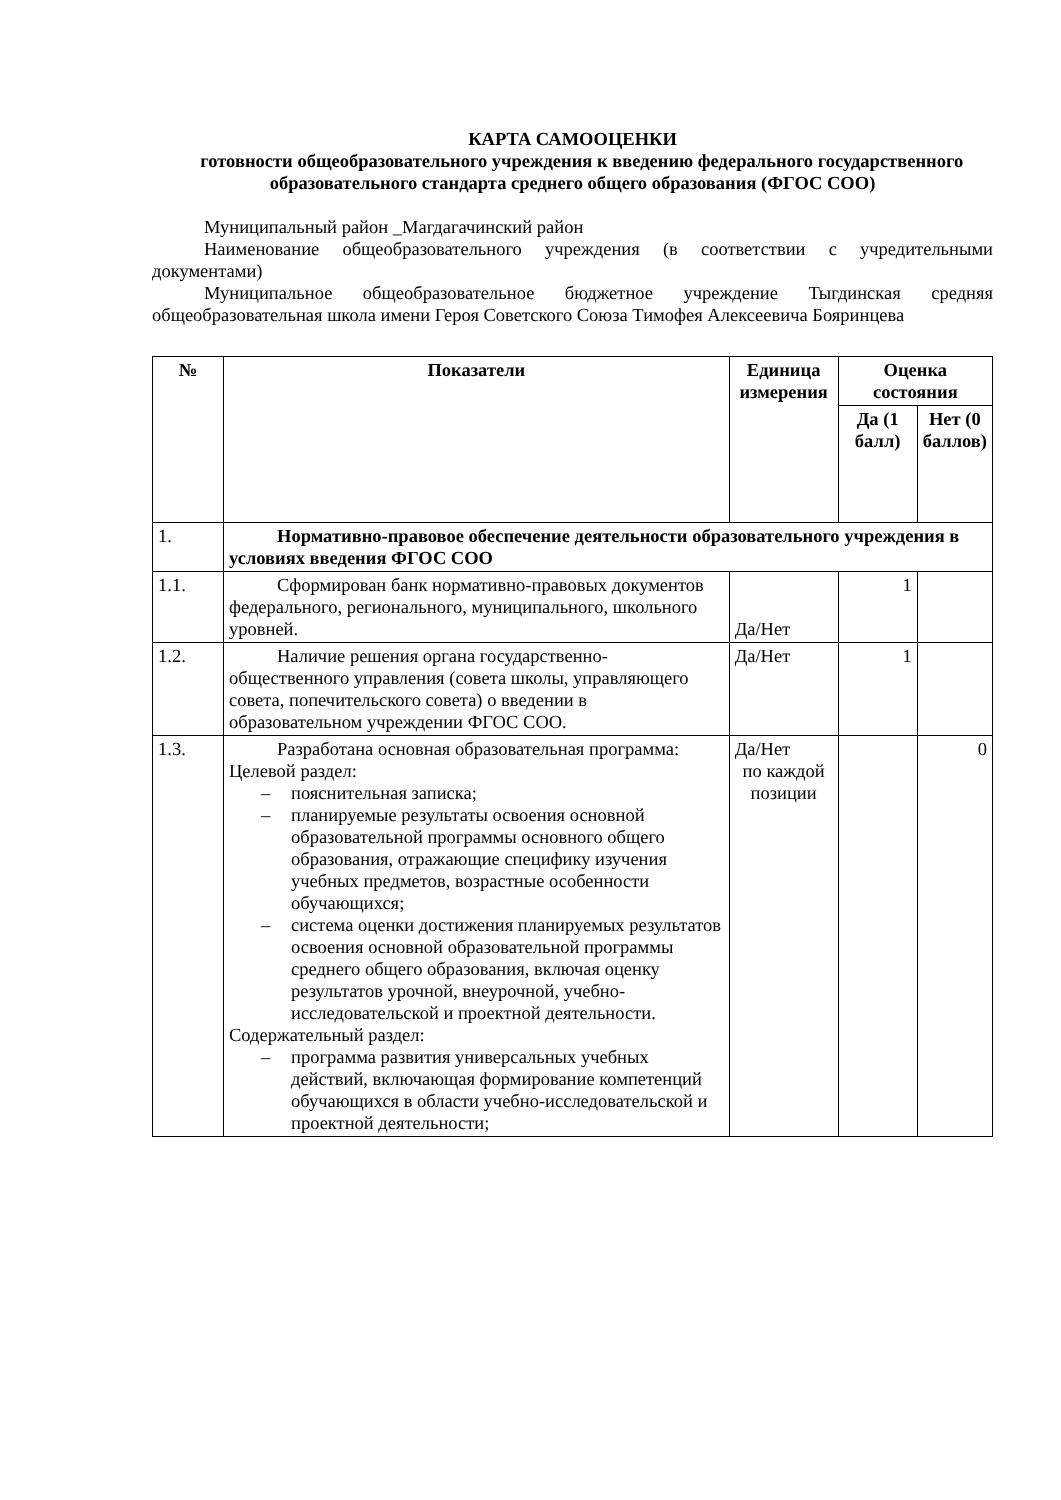КАРТА САМООЦЕНКИ
готовности общеобразовательного учреждения к введению федерального государственного образовательного стандарта среднего общего образования (ФГОС СОО)
Муниципальный район _Магдагачинский район
Наименование общеобразовательного учреждения (в соответствии с учредительными документами)
Муниципальное общеобразовательное бюджетное учреждение Тыгдинская средняя общеобразовательная школа имени Героя Советского Союза Тимофея Алексеевича Бояринцева
| № | Показатели | Единица измерения | Оценка состояния | |
| --- | --- | --- | --- | --- |
| | | | Да (1 балл) | Нет (0 баллов) |
| 1. | Нормативно-правовое обеспечение деятельности образовательного учреждения в условиях введения ФГОС СОО | | | |
| 1.1. | Сформирован банк нормативно-правовых документов федерального, регионального, муниципального, школьного уровней. | Да/Нет | 1 | |
| 1.2. | Наличие решения органа государственно-общественного управления (совета школы, управляющего совета, попечительского совета) о введении в образовательном учреждении ФГОС СОО. | Да/Нет | 1 | |
| 1.3. | Разработана основная образовательная программа: Целевой раздел: – пояснительная записка; – планируемые результаты освоения основной образовательной программы основного общего образования, отражающие специфику изучения учебных предметов, возрастные особенности обучающихся; – система оценки достижения планируемых результатов освоения основной образовательной программы среднего общего образования, включая оценку результатов урочной, внеурочной, учебно-исследовательской и проектной деятельности. Содержательный раздел: – программа развития универсальных учебных действий, включающая формирование компетенций обучающихся в области учебно-исследовательской и проектной деятельности; | Да/Нет по каждой позиции | | 0 |